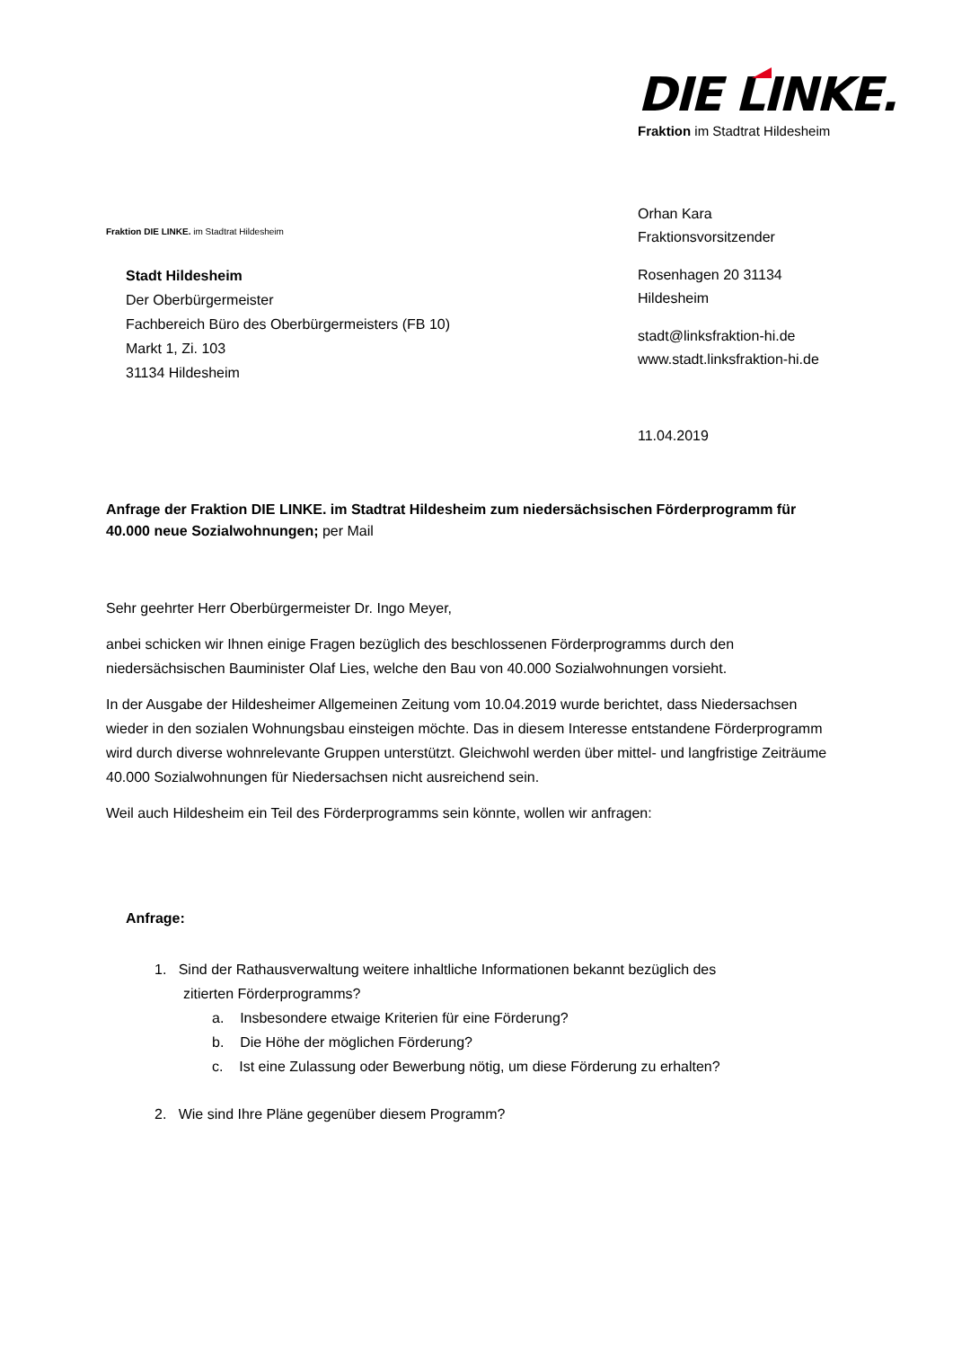DIE LINKE.
Fraktion im Stadtrat Hildesheim
Fraktion DIE LINKE. im Stadtrat Hildesheim
Orhan Kara
Fraktionsvorsitzender
Rosenhagen 20 31134
Hildesheim
stadt@linksfraktion-hi.de
www.stadt.linksfraktion-hi.de
Stadt Hildesheim
Der Oberbürgermeister
Fachbereich Büro des Oberbürgermeisters (FB 10)
Markt 1, Zi. 103
31134 Hildesheim
11.04.2019
Anfrage der Fraktion DIE LINKE. im Stadtrat Hildesheim zum niedersächsischen Förderprogramm für 40.000 neue Sozialwohnungen; per Mail
Sehr geehrter Herr Oberbürgermeister Dr. Ingo Meyer,
anbei schicken wir Ihnen einige Fragen bezüglich des beschlossenen Förderprogramms durch den niedersächsischen Bauminister Olaf Lies, welche den Bau von 40.000 Sozialwohnungen vorsieht.
In der Ausgabe der Hildesheimer Allgemeinen Zeitung vom 10.04.2019 wurde berichtet, dass Niedersachsen wieder in den sozialen Wohnungsbau einsteigen möchte. Das in diesem Interesse entstandene Förderprogramm wird durch diverse wohnrelevante Gruppen unterstützt. Gleichwohl werden über mittel- und langfristige Zeiträume 40.000 Sozialwohnungen für Niedersachsen nicht ausreichend sein.
Weil auch Hildesheim ein Teil des Förderprogramms sein könnte, wollen wir anfragen:
Anfrage:
1. Sind der Rathausverwaltung weitere inhaltliche Informationen bekannt bezüglich des
zitierten Förderprogramms?
a. Insbesondere etwaige Kriterien für eine Förderung?
b. Die Höhe der möglichen Förderung?
c. Ist eine Zulassung oder Bewerbung nötig, um diese Förderung zu erhalten?
2. Wie sind Ihre Pläne gegenüber diesem Programm?